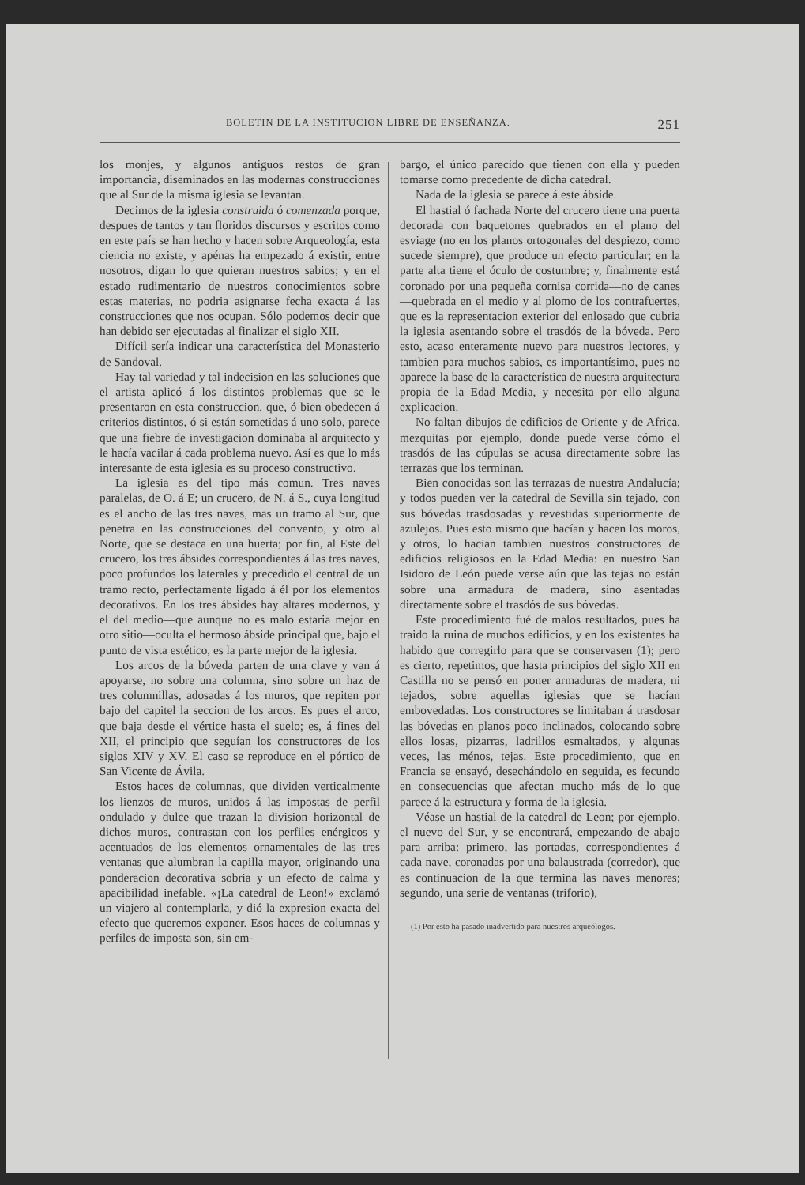BOLETIN DE LA INSTITUCION LIBRE DE ENSEÑANZA. 251
los monjes, y algunos antiguos restos de gran importancia, diseminados en las modernas construcciones que al Sur de la misma iglesia se levantan.
Decimos de la iglesia construida ó comenzada porque, despues de tantos y tan floridos discursos y escritos como en este país se han hecho y hacen sobre Arqueología, esta ciencia no existe, y apénas ha empezado á existir, entre nosotros, digan lo que quieran nuestros sabios; y en el estado rudimentario de nuestros conocimientos sobre estas materias, no podria asignarse fecha exacta á las construcciones que nos ocupan. Sólo podemos decir que han debido ser ejecutadas al finalizar el siglo XII.
Difícil sería indicar una característica del Monasterio de Sandoval.
Hay tal variedad y tal indecision en las soluciones que el artista aplicó á los distintos problemas que se le presentaron en esta construccion, que, ó bien obedecen á criterios distintos, ó si están sometidas á uno solo, parece que una fiebre de investigacion dominaba al arquitecto y le hacía vacilar á cada problema nuevo. Así es que lo más interesante de esta iglesia es su proceso constructivo.
La iglesia es del tipo más comun. Tres naves paralelas, de O. á E; un crucero, de N. á S., cuya longitud es el ancho de las tres naves, mas un tramo al Sur, que penetra en las construcciones del convento, y otro al Norte, que se destaca en una huerta; por fin, al Este del crucero, los tres ábsides correspondientes á las tres naves, poco profundos los laterales y precedido el central de un tramo recto, perfectamente ligado á él por los elementos decorativos. En los tres ábsides hay altares modernos, y el del medio—que aunque no es malo estaria mejor en otro sitio—oculta el hermoso ábside principal que, bajo el punto de vista estético, es la parte mejor de la iglesia.
Los arcos de la bóveda parten de una clave y van á apoyarse, no sobre una columna, sino sobre un haz de tres columnillas, adosadas á los muros, que repiten por bajo del capitel la seccion de los arcos. Es pues el arco, que baja desde el vértice hasta el suelo; es, á fines del XII, el principio que seguían los constructores de los siglos XIV y XV. El caso se reproduce en el pórtico de San Vicente de Ávila.
Estos haces de columnas, que dividen verticalmente los lienzos de muros, unidos á las impostas de perfil ondulado y dulce que trazan la division horizontal de dichos muros, contrastan con los perfiles enérgicos y acentuados de los elementos ornamentales de las tres ventanas que alumbran la capilla mayor, originando una ponderacion decorativa sobria y un efecto de calma y apacibilidad inefable. «¡La catedral de Leon!» exclamó un viajero al contemplarla, y dió la expresion exacta del efecto que queremos exponer. Esos haces de columnas y perfiles de imposta son, sin em-
bargo, el único parecido que tienen con ella y pueden tomarse como precedente de dicha catedral.
Nada de la iglesia se parece á este ábside.
El hastial ó fachada Norte del crucero tiene una puerta decorada con baquetones quebrados en el plano del esviage (no en los planos ortogonales del despiezo, como sucede siempre), que produce un efecto particular; en la parte alta tiene el óculo de costumbre; y, finalmente está coronado por una pequeña cornisa corrida—no de canes—quebrada en el medio y al plomo de los contrafuertes, que es la representacion exterior del enlosado que cubria la iglesia asentando sobre el trasdós de la bóveda. Pero esto, acaso enteramente nuevo para nuestros lectores, y tambien para muchos sabios, es importantísimo, pues no aparece la base de la característica de nuestra arquitectura propia de la Edad Media, y necesita por ello alguna explicacion.
No faltan dibujos de edificios de Oriente y de Africa, mezquitas por ejemplo, donde puede verse cómo el trasdós de las cúpulas se acusa directamente sobre las terrazas que los terminan.
Bien conocidas son las terrazas de nuestra Andalucía; y todos pueden ver la catedral de Sevilla sin tejado, con sus bóvedas trasdosadas y revestidas superiormente de azulejos. Pues esto mismo que hacían y hacen los moros, y otros, lo hacian tambien nuestros constructores de edificios religiosos en la Edad Media: en nuestro San Isidoro de León puede verse aún que las tejas no están sobre una armadura de madera, sino asentadas directamente sobre el trasdós de sus bóvedas.
Este procedimiento fué de malos resultados, pues ha traido la ruina de muchos edificios, y en los existentes ha habido que corregirlo para que se conservasen (1); pero es cierto, repetimos, que hasta principios del siglo XII en Castilla no se pensó en poner armaduras de madera, ni tejados, sobre aquellas iglesias que se hacían embovedadas. Los constructores se limitaban á trasdosar las bóvedas en planos poco inclinados, colocando sobre ellos losas, pizarras, ladrillos esmaltados, y algunas veces, las ménos, tejas. Este procedimiento, que en Francia se ensayó, desechándolo en seguida, es fecundo en consecuencias que afectan mucho más de lo que parece á la estructura y forma de la iglesia.
Véase un hastial de la catedral de Leon; por ejemplo, el nuevo del Sur, y se encontrará, empezando de abajo para arriba: primero, las portadas, correspondientes á cada nave, coronadas por una balaustrada (corredor), que es continuacion de la que termina las naves menores; segundo, una serie de ventanas (triforio),
(1) Por esto ha pasado inadvertido para nuestros arqueólogos.